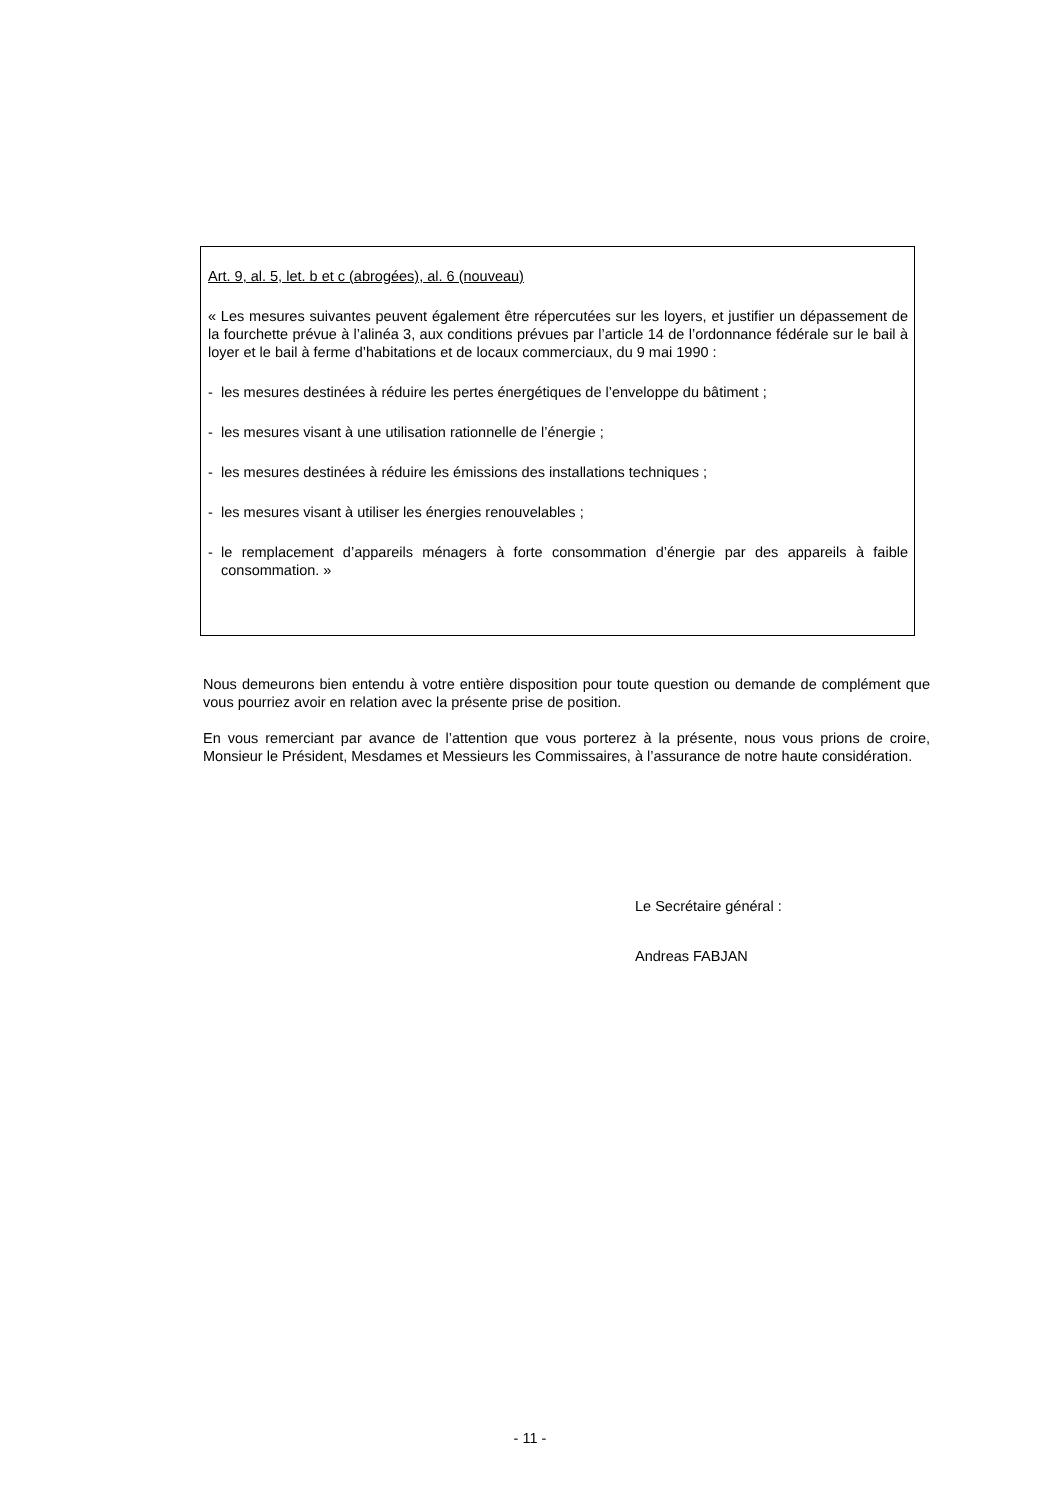Art. 9, al. 5, let. b et c (abrogées), al. 6 (nouveau)
« Les mesures suivantes peuvent également être répercutées sur les loyers, et justifier un dépassement de la fourchette prévue à l’alinéa 3, aux conditions prévues par l’article 14 de l’ordonnance fédérale sur le bail à loyer et le bail à ferme d’habitations et de locaux commerciaux, du 9 mai 1990 :
- les mesures destinées à réduire les pertes énergétiques de l’enveloppe du bâtiment ;
- les mesures visant à une utilisation rationnelle de l’énergie ;
- les mesures destinées à réduire les émissions des installations techniques ;
- les mesures visant à utiliser les énergies renouvelables ;
- le remplacement d’appareils ménagers à forte consommation d’énergie par des appareils à faible consommation. »
Nous demeurons bien entendu à votre entière disposition pour toute question ou demande de complément que vous pourriez avoir en relation avec la présente prise de position.
En vous remerciant par avance de l’attention que vous porterez à la présente, nous vous prions de croire, Monsieur le Président, Mesdames et Messieurs les Commissaires, à l’assurance de notre haute considération.
Le Secrétaire général :
Andreas FABJAN
- 11 -